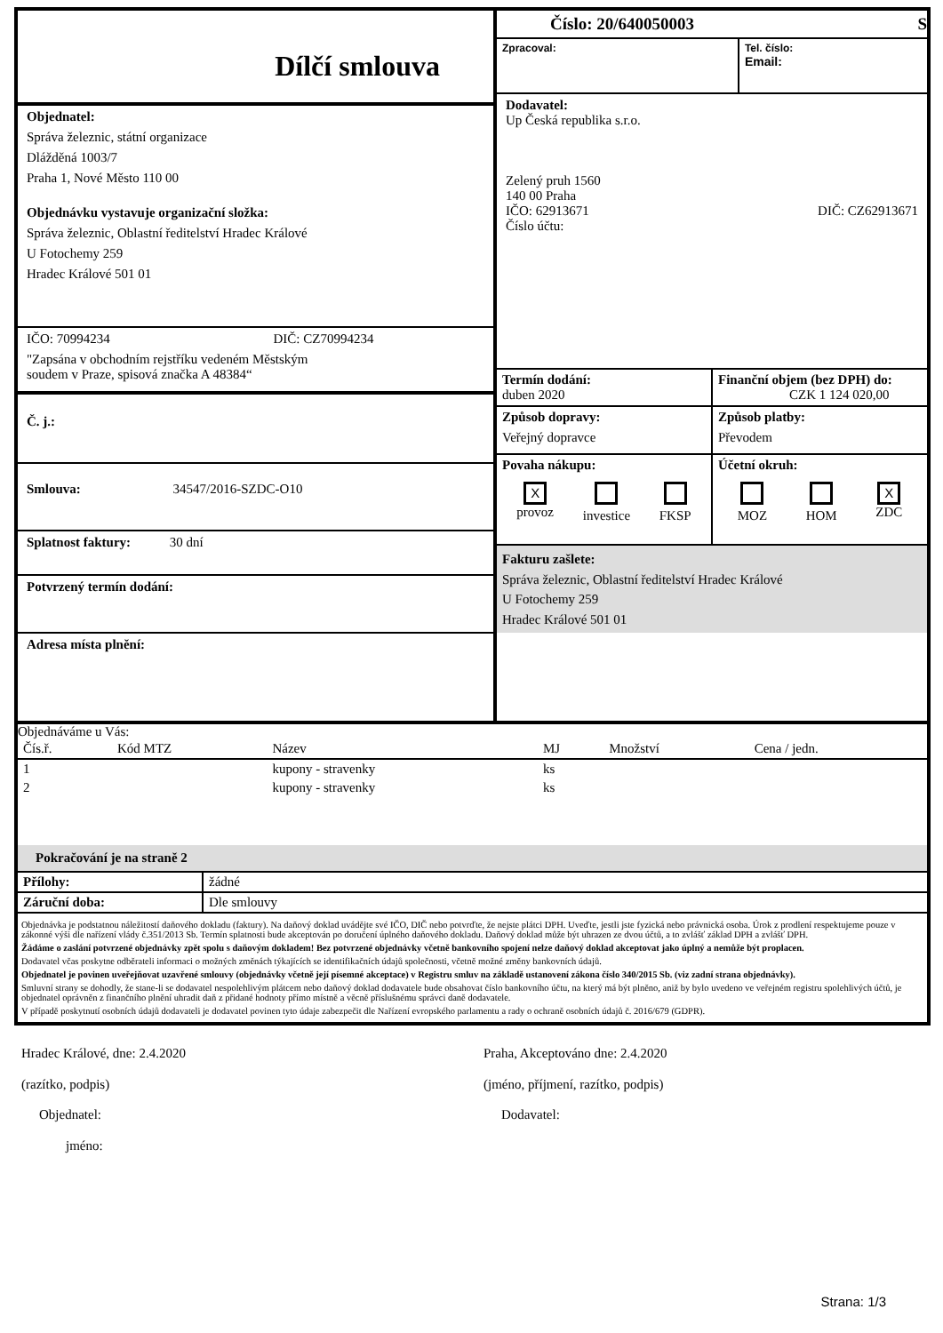Dílčí smlouva
Objednatel:
Správa železnic, státní organizace
Dlážděná 1003/7
Praha 1, Nové Město 110 00
Objednávku vystavuje organizační složka:
Správa železnic, Oblastní ředitelství Hradec Králové
U Fotochemy 259
Hradec Králové 501 01
IČO: 70994234 DIČ: CZ70994234
"Zapsána v obchodním rejstříku vedeném Městským
soudem v Praze, spisová značka A 48384“
Č. j.:
Smlouva: 34547/2016-SZDC-O10
Splatnost faktury: 30 dní
Potvrzený termín dodání:
Adresa místa plnění:
Číslo: 20/640050003 S
Zpracoval: Tel. číslo:
Email:
Dodavatel:
Up Česká republika s.r.o.
Zelený pruh 1560
140 00 Praha
IČO: 62913671 DIČ: CZ62913671
Číslo účtu:
Termín dodání:
duben 2020
Finanční objem (bez DPH) do:
CZK 1 124 020,00
Způsob dopravy:
Veřejný dopravce
Způsob platby:
Převodem
Povaha nákupu:
X
provoz
investice
FKSP
Účetní okruh:
MOZ
HOM
X
ZDC
Fakturu zašlete:
Správa železnic, Oblastní ředitelství Hradec Králové
U Fotochemy 259
Hradec Králové 501 01
Objednáváme u Vás:
| Čís.ř. | Kód MTZ | Název | MJ | Množství | Cena / jedn. |
| --- | --- | --- | --- | --- | --- |
| 1 | | kupony - stravenky | ks | | |
| 2 | | kupony - stravenky | ks | | |
| Pokračování je na straně 2 | | | | | |
| Přílohy: | žádné |
| Záruční doba: | Dle smlouvy |
Objednávka je podstatnou náležitostí daňového dokladu (faktury). Na daňový doklad uvádějte své IČO, DIČ nebo potvrďte, že nejste plátci DPH. Uveďte, jestli jste fyzická nebo právnická osoba. Úrok z prodlení respektujeme pouze v zákonné výši dle nařízení vlády č.351/2013 Sb. Termín splatnosti bude akceptován po doručení úplného daňového dokladu. Daňový doklad může být uhrazen ze dvou účtů, a to zvlášť základ DPH a zvlášť DPH.
Žádáme o zaslání potvrzené objednávky zpět spolu s daňovým dokladem! Bez potvrzené objednávky včetně bankovního spojení nelze daňový doklad akceptovat jako úplný a nemůže být proplacen.
Dodavatel včas poskytne odběrateli informaci o možných změnách týkajících se identifikačních údajů společnosti, včetně možné změny bankovních údajů.
Objednatel je povinen uveřejňovat uzavřené smlouvy (objednávky včetně její písemné akceptace) v Registru smluv na základě ustanovení zákona číslo 340/2015 Sb. (viz zadní strana objednávky).
Smluvní strany se dohodly, že stane-li se dodavatel nespolehlivým plátcem nebo daňový doklad dodavatele bude obsahovat číslo bankovního účtu, na který má být plněno, aniž by bylo uvedeno ve veřejném registru spolehlivých účtů, je objednatel oprávněn z finančního plnění uhradit daň z přidané hodnoty přímo místně a věcně příslušnému správci daně dodavatele.
V případě poskytnutí osobních údajů dodavateli je dodavatel povinen tyto údaje zabezpečit dle Nařízení evropského parlamentu a rady o ochraně osobních údajů č. 2016/679 (GDPR).
Hradec Králové, dne: 2.4.2020
(razítko, podpis)
Objednatel:
jméno:
Praha, Akceptováno dne: 2.4.2020
(jméno, příjmení, razítko, podpis)
Dodavatel:
Strana: 1/3